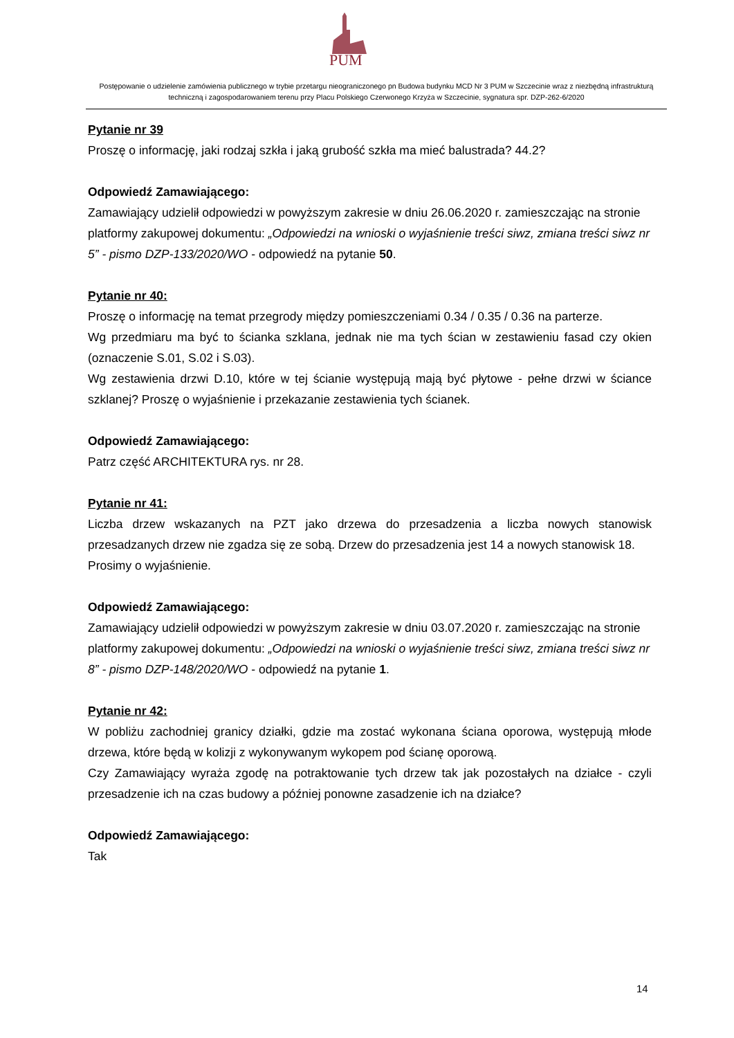PUM
Postępowanie o udzielenie zamówienia publicznego w trybie przetargu nieograniczonego pn Budowa budynku MCD Nr 3 PUM w Szczecinie wraz z niezbędną infrastrukturą techniczną i zagospodarowaniem terenu przy Placu Polskiego Czerwonego Krzyża w Szczecinie, sygnatura spr. DZP-262-6/2020
Pytanie nr 39
Proszę o informację, jaki rodzaj szkła i jaką grubość szkła ma mieć balustrada? 44.2?
Odpowiedź Zamawiającego:
Zamawiający udzielił odpowiedzi w powyższym zakresie w dniu 26.06.2020 r. zamieszczając na stronie platformy zakupowej dokumentu: „Odpowiedzi na wnioski o wyjaśnienie treści siwz, zmiana treści siwz nr 5” - pismo DZP-133/2020/WO - odpowiedź na pytanie 50.
Pytanie nr 40:
Proszę o informację na temat przegrody między pomieszczeniami 0.34 / 0.35 / 0.36 na parterze.
Wg przedmiaru ma być to ścianka szklana, jednak nie ma tych ścian w zestawieniu fasad czy okien (oznaczenie S.01, S.02 i S.03).
Wg zestawienia drzwi D.10, które w tej ścianie występują mają być płytowe - pełne drzwi w ściance szklanej? Proszę o wyjaśnienie i przekazanie zestawienia tych ścianek.
Odpowiedź Zamawiającego:
Patrz część ARCHITEKTURA rys. nr 28.
Pytanie nr 41:
Liczba drzew wskazanych na PZT jako drzewa do przesadzenia a liczba nowych stanowisk przesadzanych drzew nie zgadza się ze sobą. Drzew do przesadzenia jest 14 a nowych stanowisk 18.
Prosimy o wyjaśnienie.
Odpowiedź Zamawiającego:
Zamawiający udzielił odpowiedzi w powyższym zakresie w dniu 03.07.2020 r. zamieszczając na stronie platformy zakupowej dokumentu: „Odpowiedzi na wnioski o wyjaśnienie treści siwz, zmiana treści siwz nr 8” - pismo DZP-148/2020/WO - odpowiedź na pytanie 1.
Pytanie nr 42:
W pobliżu zachodniej granicy działki, gdzie ma zostać wykonana ściana oporowa, występują młode drzewa, które będą w kolizji z wykonywanym wykopem pod ścianę oporową.
Czy Zamawiający wyraża zgodę na potraktowanie tych drzew tak jak pozostałych na działce - czyli przesadzenie ich na czas budowy a później ponowne zasadzenie ich na działce?
Odpowiedź Zamawiającego:
Tak
14